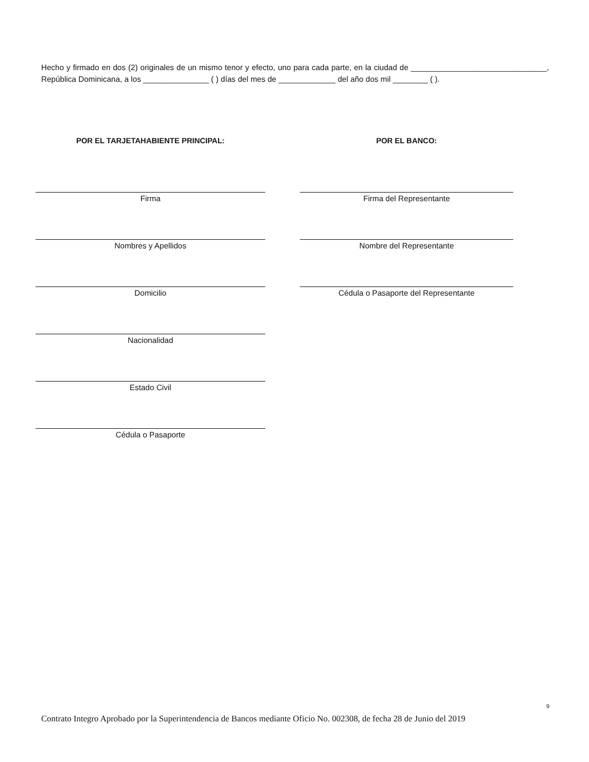Hecho y firmado en dos (2) originales de un mismo tenor y efecto, uno para cada parte, en la ciudad de _______________________________, República Dominicana, a los _______________ ( ) días del mes de _____________ del año dos mil ________ ( ).
POR EL TARJETAHABIENTE PRINCIPAL:
Firma
Nombres y Apellidos
Domicilio
Nacionalidad
Estado Civil
Cédula o Pasaporte
POR EL BANCO:
Firma del Representante
Nombre del Representante
Cédula o Pasaporte del Representante
9
Contrato Integro Aprobado por la Superintendencia de Bancos mediante Oficio No. 002308, de fecha 28 de Junio del 2019